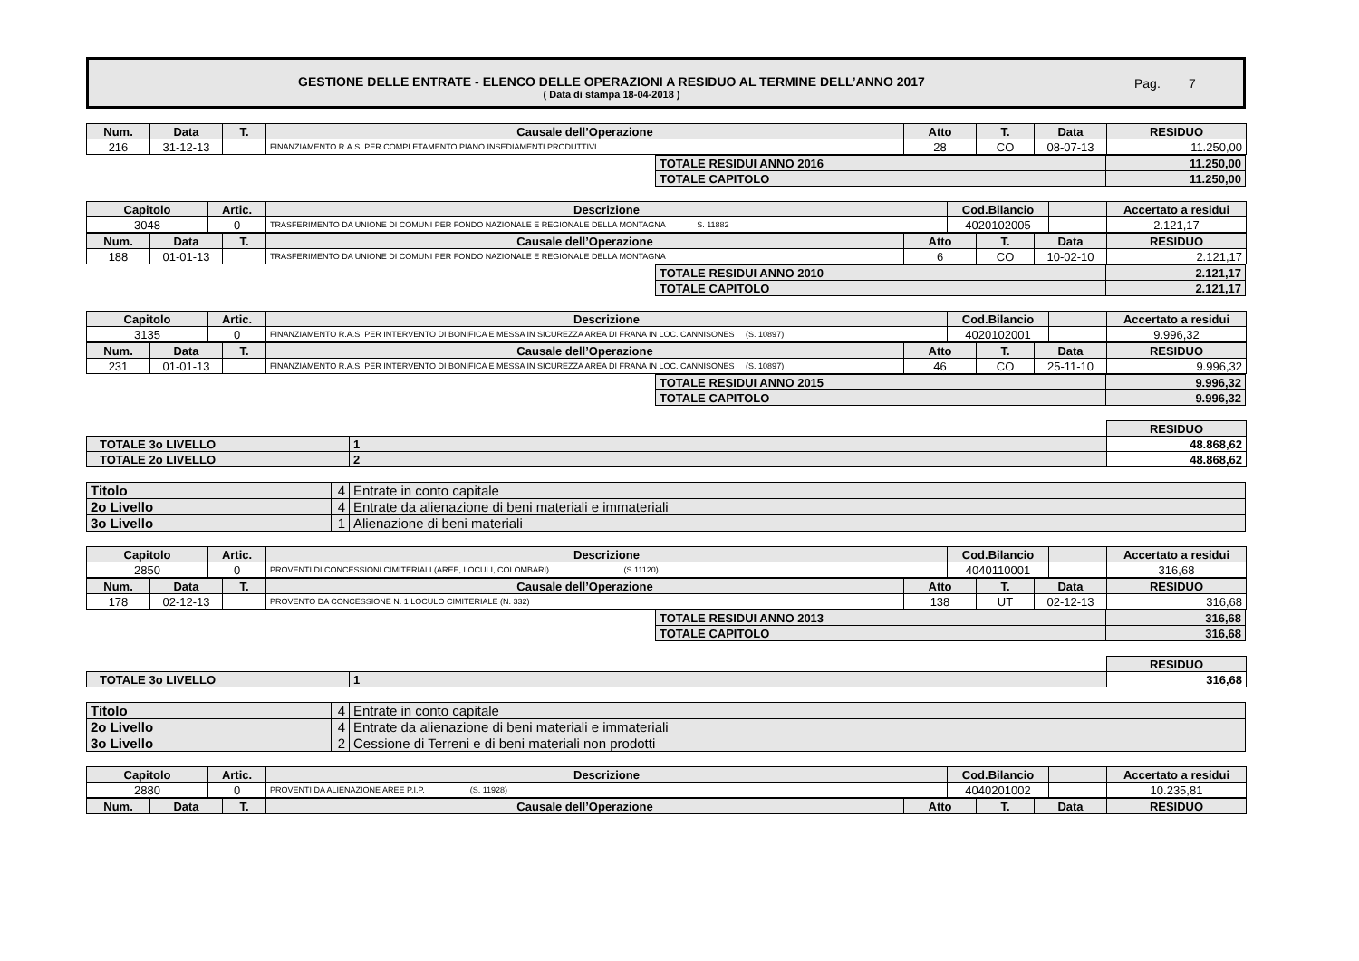GESTIONE DELLE ENTRATE - ELENCO DELLE OPERAZIONI A RESIDUO AL TERMINE DELL’ANNO 2017
( Data di stampa 18-04-2018 )
Pag. 7
| Num. | Data | T. | Causale dell’Operazione | Atto | T. | Data | RESIDUO |
| --- | --- | --- | --- | --- | --- | --- | --- |
| 216 | 31-12-13 | | FINANZIAMENTO R.A.S. PER COMPLETAMENTO PIANO INSEDIAMENTI PRODUTTIVI | 28 | CO | 08-07-13 | 11.250,00 |
| TOTALE RESIDUI ANNO 2016 | 11.250,00 |
| TOTALE CAPITOLO | 11.250,00 |
| Capitolo | Artic. | Descrizione | Cod.Bilancio | | Accertato a residui |
| --- | --- | --- | --- | --- | --- |
| 3048 | 0 | TRASFERIMENTO DA UNIONE DI COMUNI PER FONDO NAZIONALE E REGIONALE DELLA MONTAGNA S. 11882 | 4020102005 | | 2.121,17 |
| Num. | Data | T. | Causale dell’Operazione | Atto | T. | Data | RESIDUO |
| --- | --- | --- | --- | --- | --- | --- | --- |
| 188 | 01-01-13 | | TRASFERIMENTO DA UNIONE DI COMUNI PER FONDO NAZIONALE E REGIONALE DELLA MONTAGNA | 6 | CO | 10-02-10 | 2.121,17 |
| TOTALE RESIDUI ANNO 2010 | 2.121,17 |
| TOTALE CAPITOLO | 2.121,17 |
| Capitolo | Artic. | Descrizione | Cod.Bilancio | | Accertato a residui |
| --- | --- | --- | --- | --- | --- |
| 3135 | 0 | FINANZIAMENTO R.A.S. PER INTERVENTO DI BONIFICA E MESSA IN SICUREZZA AREA DI FRANA IN LOC. CANNISONES (S. 10897) | 4020102001 | | 9.996,32 |
| Num. | Data | T. | Causale dell’Operazione | Atto | T. | Data | RESIDUO |
| --- | --- | --- | --- | --- | --- | --- | --- |
| 231 | 01-01-13 | | FINANZIAMENTO R.A.S. PER INTERVENTO DI BONIFICA E MESSA IN SICUREZZA AREA DI FRANA IN LOC. CANNISONES (S. 10897) | 46 | CO | 25-11-10 | 9.996,32 |
| TOTALE RESIDUI ANNO 2015 | 9.996,32 |
| TOTALE CAPITOLO | 9.996,32 |
| | | RESIDUO |
| TOTALE 3o LIVELLO | 1 | 48.868,62 |
| TOTALE 2o LIVELLO | 2 | 48.868,62 |
| Titolo | 4 | Entrate in conto capitale |
| 2o Livello | 4 | Entrate da alienazione di beni materiali e immateriali |
| 3o Livello | 1 | Alienazione di beni materiali |
| Capitolo | Artic. | Descrizione | Cod.Bilancio | | Accertato a residui |
| --- | --- | --- | --- | --- | --- |
| 2850 | 0 | PROVENTI DI CONCESSIONI CIMITERIALI (AREE, LOCULI, COLOMBARI) (S.11120) | 4040110001 | | 316,68 |
| Num. | Data | T. | Causale dell’Operazione | Atto | T. | Data | RESIDUO |
| --- | --- | --- | --- | --- | --- | --- | --- |
| 178 | 02-12-13 | | PROVENTO DA CONCESSIONE N. 1 LOCULO CIMITERIALE (N. 332) | 138 | UT | 02-12-13 | 316,68 |
| TOTALE RESIDUI ANNO 2013 | 316,68 |
| TOTALE CAPITOLO | 316,68 |
| | | RESIDUO |
| TOTALE 3o LIVELLO | 1 | 316,68 |
| Titolo | 4 | Entrate in conto capitale |
| 2o Livello | 4 | Entrate da alienazione di beni materiali e immateriali |
| 3o Livello | 2 | Cessione di Terreni e di beni materiali non prodotti |
| Capitolo | Artic. | Descrizione | Cod.Bilancio | | Accertato a residui |
| --- | --- | --- | --- | --- | --- |
| 2880 | 0 | PROVENTI DA ALIENAZIONE AREE P.I.P. (S. 11928) | 4040201002 | | 10.235,81 |
| Num. | Data | T. | Causale dell’Operazione | Atto | T. | Data | RESIDUO |
| --- | --- | --- | --- | --- | --- | --- | --- |